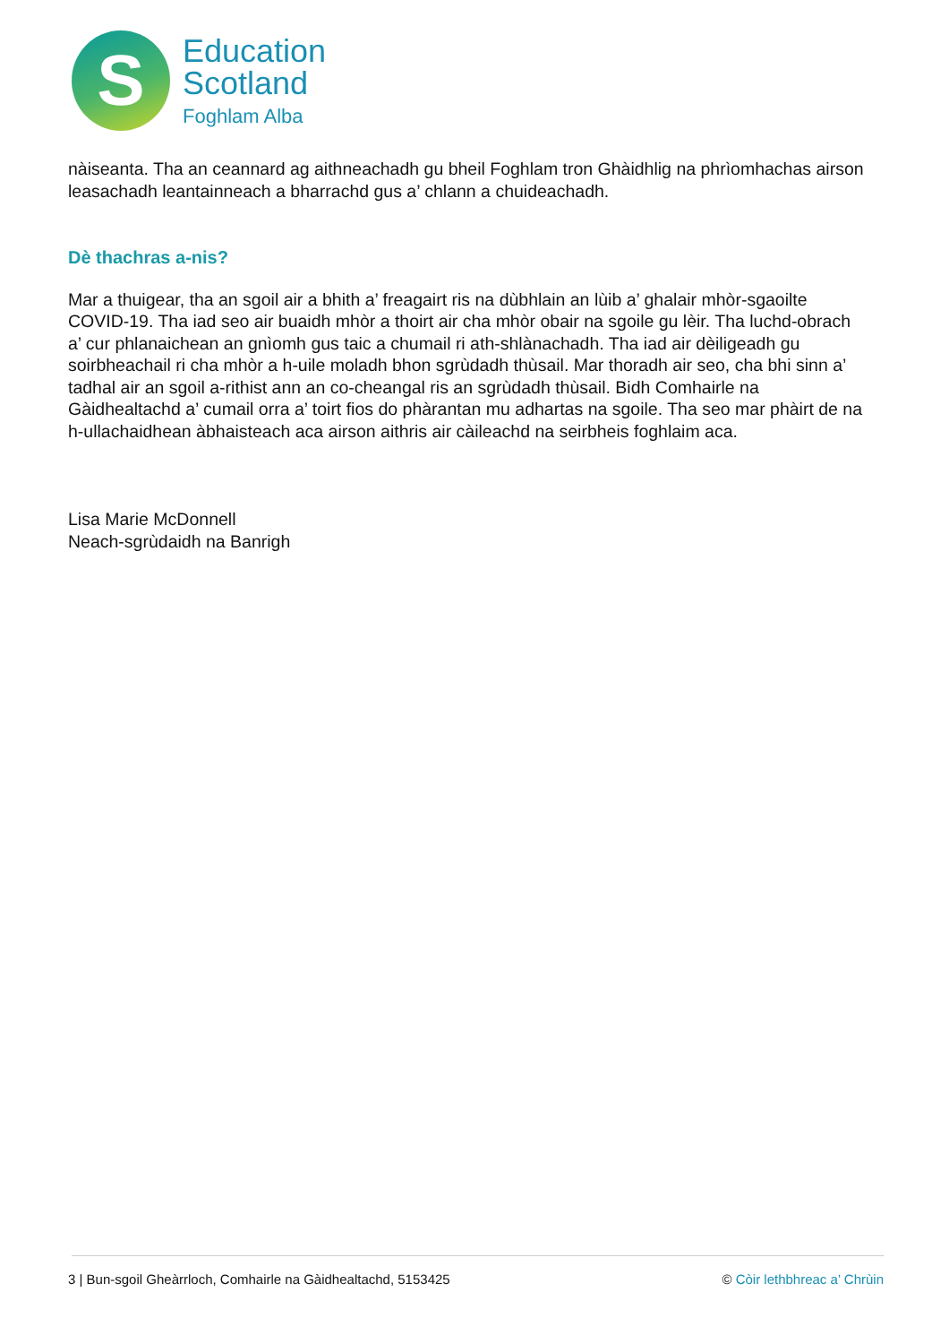S
Education
Scotland
Foghlam Alba
nàiseanta. Tha an ceannard ag aithneachadh gu bheil Foghlam tron Ghàidhlig na phrìomhachas airson leasachadh leantainneach a bharrachd gus a’ chlann a chuideachadh.
Dè thachras a-nis?
Mar a thuigear, tha an sgoil air a bhith a’ freagairt ris na dùbhlain an lùib a’ ghalair mhòr-sgaoilte COVID-19. Tha iad seo air buaidh mhòr a thoirt air cha mhòr obair na sgoile gu lèir. Tha luchd-obrach a’ cur phlanaichean an gnìomh gus taic a chumail ri ath-shlànachadh. Tha iad air dèiligeadh gu soirbheachail ri cha mhòr a h-uile moladh bhon sgrùdadh thùsail. Mar thoradh air seo, cha bhi sinn a’ tadhal air an sgoil a-rithist ann an co-cheangal ris an sgrùdadh thùsail. Bidh Comhairle na Gàidhealtachd a’ cumail orra a’ toirt fios do phàrantan mu adhartas na sgoile. Tha seo mar phàirt de na h-ullachaidhean àbhaisteach aca airson aithris air càileachd na seirbheis foghlaim aca.
Lisa Marie McDonnell
Neach-sgrùdaidh na Banrigh
3 | Bun-sgoil Gheàrrloch, Comhairle na Gàidhealtachd, 5153425 © Còir lethbhreac a’ Chrùin